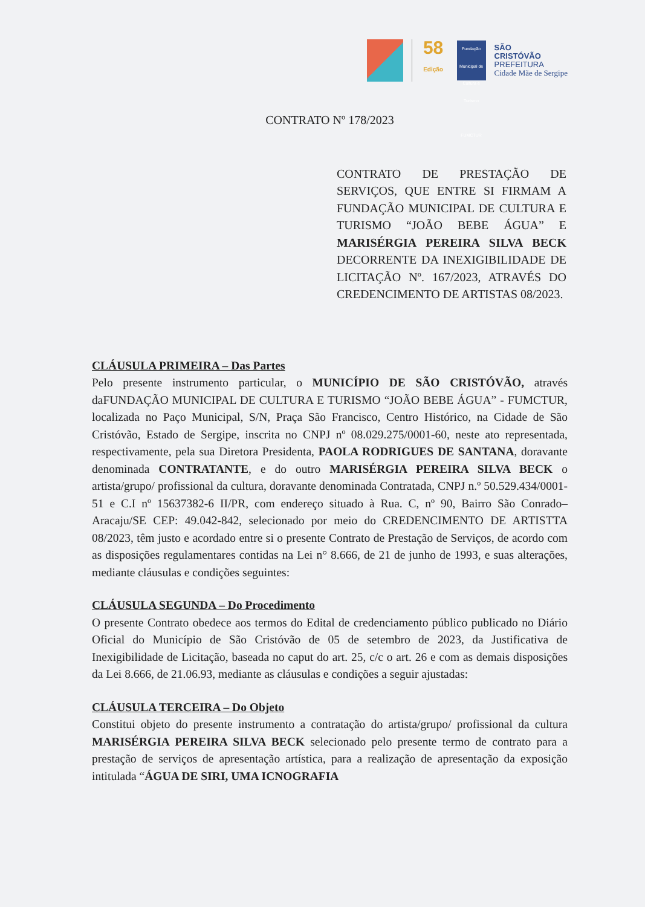58
Edição
Fundação Municipal de Cultura e Turismo
FUMCTUR
SÃO
CRISTÓVÃO
PREFEITURA
Cidade Mãe de Sergipe
CONTRATO Nº 178/2023
CONTRATO DE PRESTAÇÃO DE SERVIÇOS, QUE ENTRE SI FIRMAM A FUNDAÇÃO MUNICIPAL DE CULTURA E TURISMO “JOÃO BEBE ÁGUA” E MARISÉRGIA PEREIRA SILVA BECK DECORRENTE DA INEXIGIBILIDADE DE LICITAÇÃO Nº. 167/2023, ATRAVÉS DO CREDENCIMENTO DE ARTISTAS 08/2023.
CLÁUSULA PRIMEIRA – Das Partes
Pelo presente instrumento particular, o MUNICÍPIO DE SÃO CRISTÓVÃO, através daFUNDAÇÃO MUNICIPAL DE CULTURA E TURISMO “JOÃO BEBE ÁGUA” - FUMCTUR, localizada no Paço Municipal, S/N, Praça São Francisco, Centro Histórico, na Cidade de São Cristóvão, Estado de Sergipe, inscrita no CNPJ nº 08.029.275/0001-60, neste ato representada, respectivamente, pela sua Diretora Presidenta, PAOLA RODRIGUES DE SANTANA, doravante denominada CONTRATANTE, e do outro MARISÉRGIA PEREIRA SILVA BECK o artista/grupo/ profissional da cultura, doravante denominada Contratada, CNPJ n.º 50.529.434/0001-51 e C.I nº 15637382-6 II/PR, com endereço situado à Rua. C, nº 90, Bairro São Conrado– Aracaju/SE CEP: 49.042-842, selecionado por meio do CREDENCIMENTO DE ARTISTTA 08/2023, têm justo e acordado entre si o presente Contrato de Prestação de Serviços, de acordo com as disposições regulamentares contidas na Lei n° 8.666, de 21 de junho de 1993, e suas alterações, mediante cláusulas e condições seguintes:
CLÁUSULA SEGUNDA – Do Procedimento
O presente Contrato obedece aos termos do Edital de credenciamento público publicado no Diário Oficial do Município de São Cristóvão de 05 de setembro de 2023, da Justificativa de Inexigibilidade de Licitação, baseada no caput do art. 25, c/c o art. 26 e com as demais disposições da Lei 8.666, de 21.06.93, mediante as cláusulas e condições a seguir ajustadas:
CLÁUSULA TERCEIRA – Do Objeto
Constitui objeto do presente instrumento a contratação do artista/grupo/ profissional da cultura MARISÉRGIA PEREIRA SILVA BECK selecionado pelo presente termo de contrato para a prestação de serviços de apresentação artística, para a realização de apresentação da exposição intitulada “ÁGUA DE SIRI, UMA ICNOGRAFIA